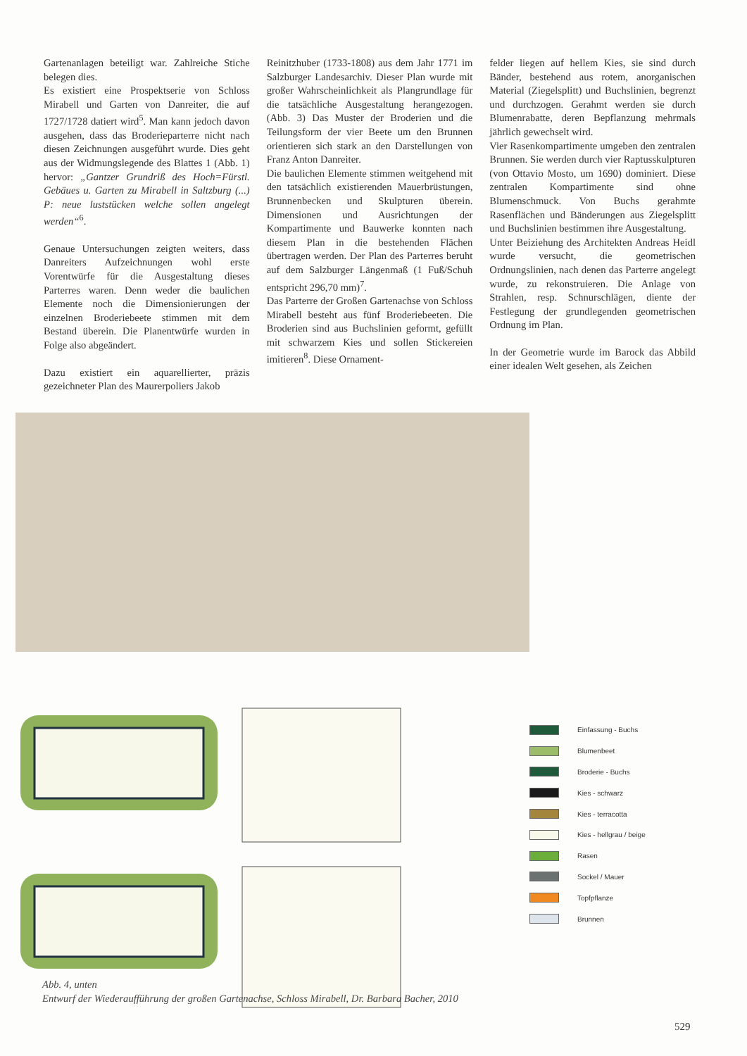Gartenanlagen beteiligt war. Zahlreiche Stiche belegen dies.
Es existiert eine Prospektserie von Schloss Mirabell und Garten von Danreiter, die auf 1727/1728 datiert wird<sup>5</sup>. Man kann jedoch davon ausgehen, dass das Broderieparterre nicht nach diesen Zeichnungen ausgeführt wurde. Dies geht aus der Widmungslegende des Blattes 1 (Abb. 1) hervor: „Gantzer Grundriß des Hoch=Fürstl. Gebäues u. Garten zu Mirabell in Saltzburg (...) P: neue luststücken welche sollen angelegt werden“<sup>6</sup>.
Genaue Untersuchungen zeigten weiters, dass Danreiters Aufzeichnungen wohl erste Vorentwürfe für die Ausgestaltung dieses Parterres waren. Denn weder die baulichen Elemente noch die Dimensionierungen der einzelnen Broderiebeete stimmen mit dem Bestand überein. Die Planentwürfe wurden in Folge also abgeändert.
Dazu existiert ein aquarellierter, präzis gezeichneter Plan des Maurerpoliers Jakob
Reinitzhuber (1733-1808) aus dem Jahr 1771 im Salzburger Landesarchiv. Dieser Plan wurde mit großer Wahrscheinlichkeit als Plangrundlage für die tatsächliche Ausgestaltung herangezogen. (Abb. 3) Das Muster der Broderien und die Teilungsform der vier Beete um den Brunnen orientieren sich stark an den Darstellungen von Franz Anton Danreiter.
Die baulichen Elemente stimmen weitgehend mit den tatsächlich existierenden Mauerbrüstungen, Brunnenbecken und Skulpturen überein. Dimensionen und Ausrichtungen der Kompartimente und Bauwerke konnten nach diesem Plan in die bestehenden Flächen übertragen werden. Der Plan des Parterres beruht auf dem Salzburger Längenmaß (1 Fuß/Schuh entspricht 296,70 mm)<sup>7</sup>.
Das Parterre der Großen Gartenachse von Schloss Mirabell besteht aus fünf Broderiebeeten. Die Broderien sind aus Buchslinien geformt, gefüllt mit schwarzem Kies und sollen Stickereien imitieren<sup>8</sup>. Diese Ornament-
felder liegen auf hellem Kies, sie sind durch Bänder, bestehend aus rotem, anorganischen Material (Ziegelsplitt) und Buchslinien, begrenzt und durchzogen. Gerahmt werden sie durch Blumenrabatte, deren Bepflanzung mehrmals jährlich gewechselt wird.
Vier Rasenkompartimente umgeben den zentralen Brunnen. Sie werden durch vier Raptusskulpturen (von Ottavio Mosto, um 1690) dominiert. Diese zentralen Kompartimente sind ohne Blumenschmuck. Von Buchs gerahmte Rasenflächen und Bänderungen aus Ziegelsplitt und Buchslinien bestimmen ihre Ausgestaltung.
Unter Beiziehung des Architekten Andreas Heidl wurde versucht, die geometrischen Ordnungslinien, nach denen das Parterre angelegt wurde, zu rekonstruieren. Die Anlage von Strahlen, resp. Schnurschlägen, diente der Festlegung der grundlegenden geometrischen Ordnung im Plan.
In der Geometrie wurde im Barock das Abbild einer idealen Welt gesehen, als Zeichen
Einfassung - Buchs
Blumenbeet
Broderie - Buchs
Kies - schwarz
Kies - terracotta
Kies - hellgrau / beige
Rasen
Sockel / Mauer
Topfpflanze
Brunnen
Abb. 4, unten
Entwurf der Wiederaufführung der großen Gartenachse, Schloss Mirabell, Dr. Barbara Bacher, 2010
529